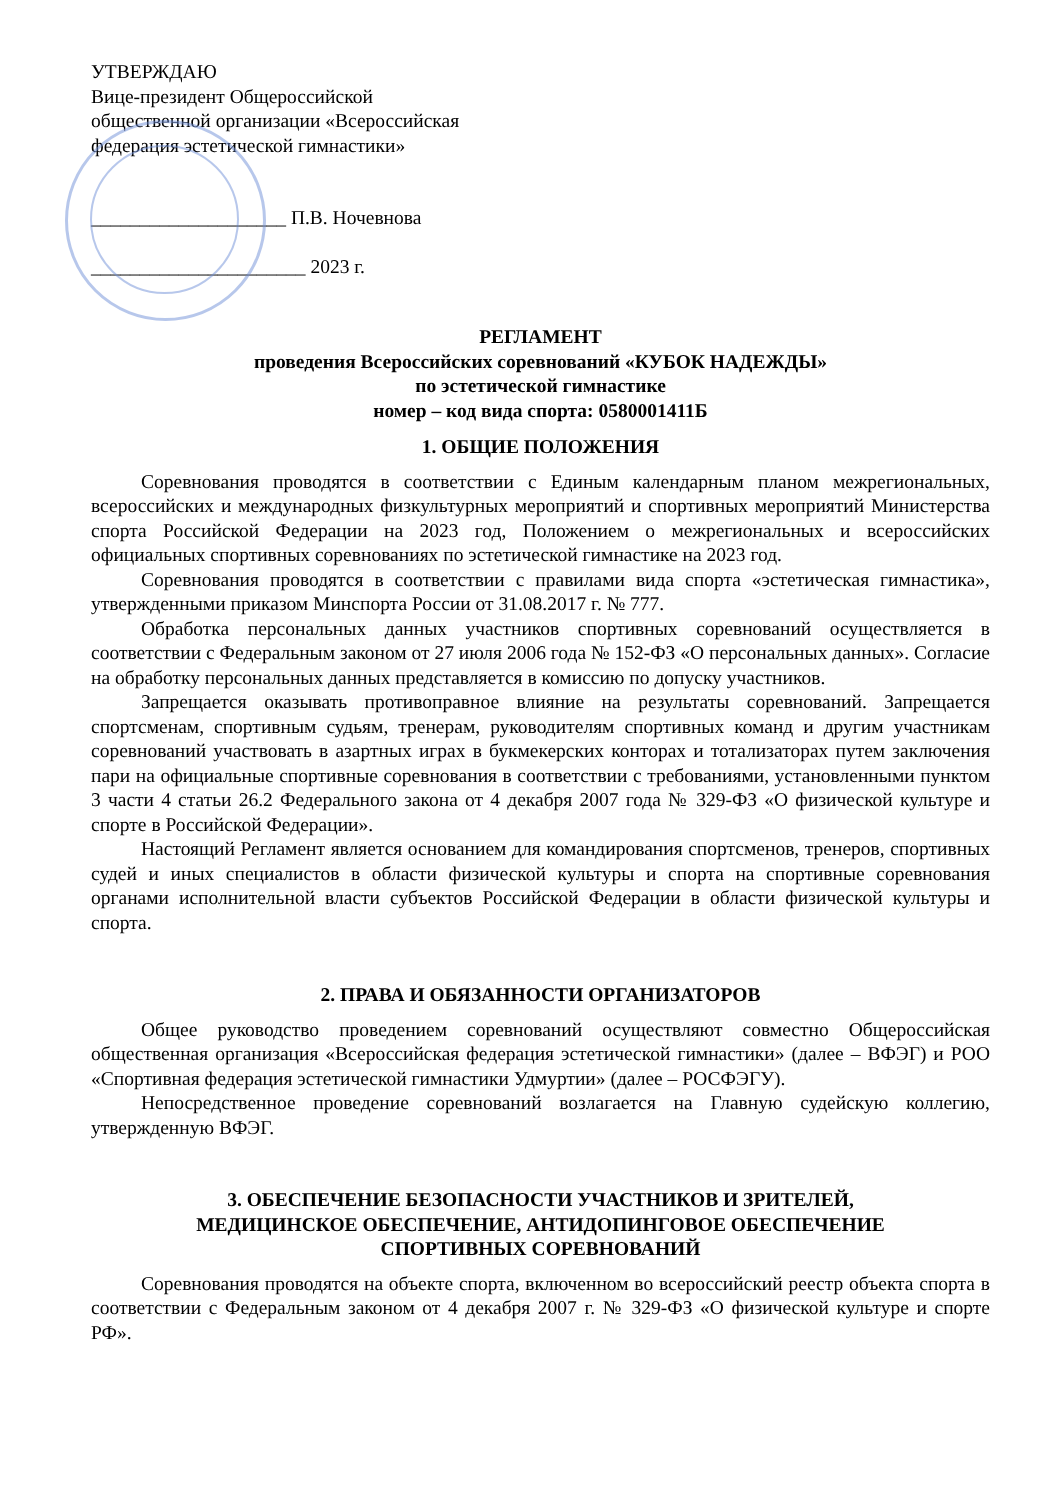УТВЕРЖДАЮ
Вице-президент Общероссийской
общественной организации «Всероссийская
федерация эстетической гимнастики»
____________________ П.В. Ночевнова
______________________ 2023 г.
РЕГЛАМЕНТ
проведения Всероссийских соревнований «КУБОК НАДЕЖДЫ»
по эстетической гимнастике
номер – код вида спорта: 0580001411Б
1. ОБЩИЕ ПОЛОЖЕНИЯ
Соревнования проводятся в соответствии с Единым календарным планом межрегиональных, всероссийских и международных физкультурных мероприятий и спортивных мероприятий Министерства спорта Российской Федерации на 2023 год, Положением о межрегиональных и всероссийских официальных спортивных соревнованиях по эстетической гимнастике на 2023 год.
Соревнования проводятся в соответствии с правилами вида спорта «эстетическая гимнастика», утвержденными приказом Минспорта России от 31.08.2017 г. № 777.
Обработка персональных данных участников спортивных соревнований осуществляется в соответствии с Федеральным законом от 27 июля 2006 года № 152-ФЗ «О персональных данных». Согласие на обработку персональных данных представляется в комиссию по допуску участников.
Запрещается оказывать противоправное влияние на результаты соревнований. Запрещается спортсменам, спортивным судьям, тренерам, руководителям спортивных команд и другим участникам соревнований участвовать в азартных играх в букмекерских конторах и тотализаторах путем заключения пари на официальные спортивные соревнования в соответствии с требованиями, установленными пунктом 3 части 4 статьи 26.2 Федерального закона от 4 декабря 2007 года № 329-ФЗ «О физической культуре и спорте в Российской Федерации».
Настоящий Регламент является основанием для командирования спортсменов, тренеров, спортивных судей и иных специалистов в области физической культуры и спорта на спортивные соревнования органами исполнительной власти субъектов Российской Федерации в области физической культуры и спорта.
2. ПРАВА И ОБЯЗАННОСТИ ОРГАНИЗАТОРОВ
Общее руководство проведением соревнований осуществляют совместно Общероссийская общественная организация «Всероссийская федерация эстетической гимнастики» (далее – ВФЭГ) и РОО «Спортивная федерация эстетической гимнастики Удмуртии» (далее – РОСФЭГУ).
Непосредственное проведение соревнований возлагается на Главную судейскую коллегию, утвержденную ВФЭГ.
3. ОБЕСПЕЧЕНИЕ БЕЗОПАСНОСТИ УЧАСТНИКОВ И ЗРИТЕЛЕЙ,
МЕДИЦИНСКОЕ ОБЕСПЕЧЕНИЕ, АНТИДОПИНГОВОЕ ОБЕСПЕЧЕНИЕ
СПОРТИВНЫХ СОРЕВНОВАНИЙ
Соревнования проводятся на объекте спорта, включенном во всероссийский реестр объекта спорта в соответствии с Федеральным законом от 4 декабря 2007 г. № 329-ФЗ «О физической культуре и спорте РФ».